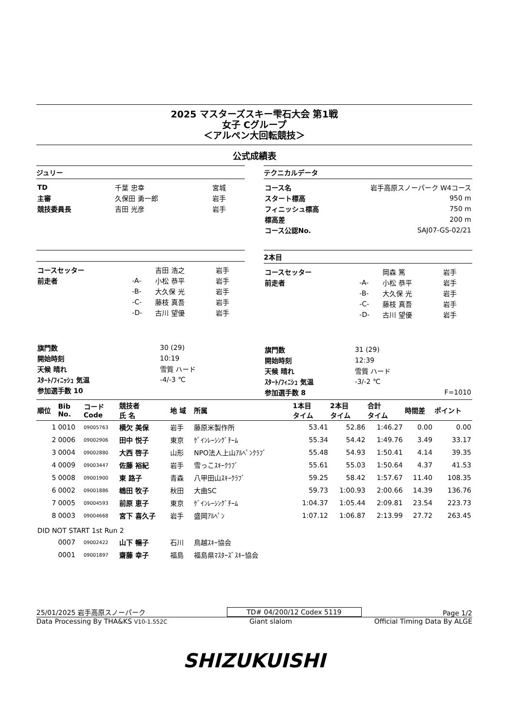2025 マスターズスキー雫石大会 第1戦
女子 Cグループ
＜アルペン大回転競技＞
公式成績表
ジュリー
| TD | 千葉 忠幸 | 宮城 |
| 主審 | 久保田 勇一郎 | 岩手 |
| 競技委員長 | 吉田 光彦 | 岩手 |
テクニカルデータ
| コース名 | 岩手高原スノーパーク W4コース |
| スタート標高 | 950 m |
| フィニッシュ標高 | 750 m |
| 標高差 | 200 m |
| コース公認No. | SAJ07-GS-02/21 |
| コースセッター | | 吉田 浩之 | 岩手 |
| 前走者 | -A- | 小松 恭平 | 岩手 |
| | -B- | 大久保 光 | 岩手 |
| | -C- | 藤枝 真吾 | 岩手 |
| | -D- | 古川 望優 | 岩手 |
| 旗門数 | 30 (29) |
| 開始時刻 | 10:19 |
| 天候 晴れ | 雪質 ハード |
| ｽﾀｰﾄ/ﾌｨﾆｯｼｭ 気温 | -4/-3 ℃ |
| 参加選手数 10 | |
2本目
| コースセッター | | 岡森 篤 | 岩手 |
| 前走者 | -A- | 小松 恭平 | 岩手 |
| | -B- | 大久保 光 | 岩手 |
| | -C- | 藤枝 真吾 | 岩手 |
| | -D- | 古川 望優 | 岩手 |
| 旗門数 | 31 (29) | |
| 開始時刻 | 12:39 | |
| 天候 晴れ | 雪質 ハード | |
| ｽﾀｰﾄ/ﾌｨﾆｼｭ 気温 | -3/-2 ℃ | |
| 参加選手数 8 | | F=1010 |
| 順位 | Bib No. | コード Code | 競技者 氏 名 | 地 域 | 所属 | 1本目 タイム | 2本目 タイム | 合計 タイム | 時間差 | ポイント |
| --- | --- | --- | --- | --- | --- | --- | --- | --- | --- | --- |
| 1 | 0010 | 09005763 | 横欠 美保 | 岩手 | 藤原米製作所 | 53.41 | 52.86 | 1:46.27 | 0.00 | 0.00 |
| 2 | 0006 | 09002906 | 田中 悦子 | 東京 | ｹﾞｲﾝﾚｰｼﾝｸﾞﾁｰﾑ | 55.34 | 54.42 | 1:49.76 | 3.49 | 33.17 |
| 3 | 0004 | 09002880 | 大西 啓子 | 山形 | NPO法人上山ｱﾙﾍﾟﾝｸﾗﾌﾞ | 55.48 | 54.93 | 1:50.41 | 4.14 | 39.35 |
| 4 | 0009 | 09003447 | 佐藤 裕紀 | 岩手 | 雪っこｽｷｰｸﾗﾌﾞ | 55.61 | 55.03 | 1:50.64 | 4.37 | 41.53 |
| 5 | 0008 | 09001900 | 東 路子 | 青森 | 八甲田山ｽｷｰｸﾗﾌﾞ | 59.25 | 58.42 | 1:57.67 | 11.40 | 108.35 |
| 6 | 0002 | 09001886 | 鴾田 牧子 | 秋田 | 大曲SC | 59.73 | 1:00.93 | 2:00.66 | 14.39 | 136.76 |
| 7 | 0005 | 09004593 | 前原 恵子 | 東京 | ｹﾞｲﾝﾚｰｼﾝｸﾞﾁｰﾑ | 1:04.37 | 1:05.44 | 2:09.81 | 23.54 | 223.73 |
| 8 | 0003 | 09004668 | 宮下 喜久子 | 岩手 | 盛岡ｱﾙﾍﾟﾝ | 1:07.12 | 1:06.87 | 2:13.99 | 27.72 | 263.45 |
| DID NOT START 1st Run 2 | | | | | | | | | | |
| | 0007 | 09002422 | 山下 暢子 | 石川 | 鳥越ｽｷｰ協会 | | | | | |
| | 0001 | 09001897 | 齋藤 幸子 | 福島 | 福島県ﾏｽﾀｰｽﾞｽｷｰ協会 | | | | | |
25/01/2025 岩手高原スノーパーク TD# 04/200/12 Codex 5119 Page 1/2
Data Processing By THA&KS V10-1.552C Giant slalom Official Timing Data By ALGE
SHIZUKUISHI